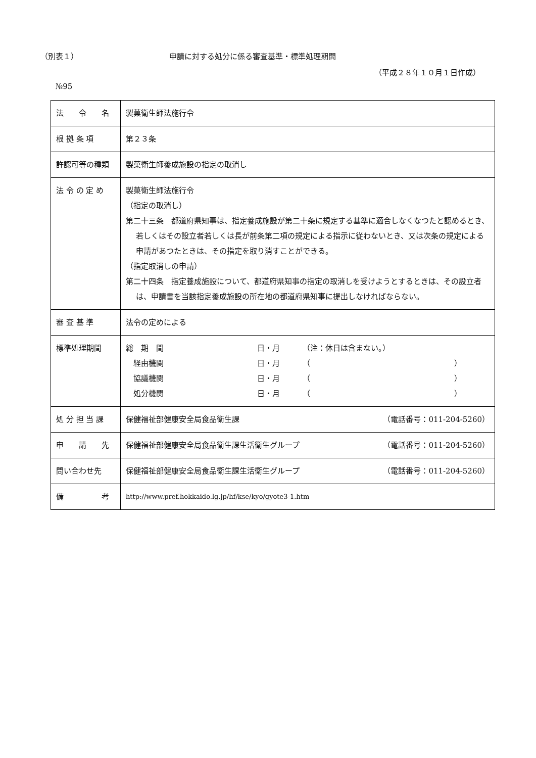（別表１） 申請に対する処分に係る審査基準・標準処理期間
（平成２８年１０月１日作成）
№95
| 法 令 名 | 製菓衛生師法施行令 |
| 根 拠 条 項 | 第２３条 |
| 許認可等の種類 | 製菓衛生師養成施設の指定の取消し |
| 法 令 の 定 め | 製菓衛生師法施行令 （指定の取消し） 第二十三条 都道府県知事は、指定養成施設が第二十条に規定する基準に適合しなくなつたと認めるとき、若しくはその設立者若しくは長が前条第二項の規定による指示に従わないとき、又は次条の規定による申請があつたときは、その指定を取り消すことができる。 （指定取消しの申請） 第二十四条 指定養成施設について、都道府県知事の指定の取消しを受けようとするときは、その設立者は、申請書を当該指定養成施設の所在地の都道府県知事に提出しなければならない。 |
| 審 査 基 準 | 法令の定めによる |
| 標準処理期間 | / 総 期 間 / 日・月 / （注：休日は含まない。） / / 経由機関 / 日・月 / （ ） / / 協議機関 / 日・月 / （ ） / / 処分機関 / 日・月 / （ ） / |
| 処 分 担 当 課 | 保健福祉部健康安全局食品衛生課 （電話番号：011-204-5260） |
| 申 請 先 | 保健福祉部健康安全局食品衛生課生活衛生グループ （電話番号：011-204-5260） |
| 問い合わせ先 | 保健福祉部健康安全局食品衛生課生活衛生グループ （電話番号：011-204-5260） |
| 備 考 | http://www.pref.hokkaido.lg.jp/hf/kse/kyo/gyote3-1.htm |